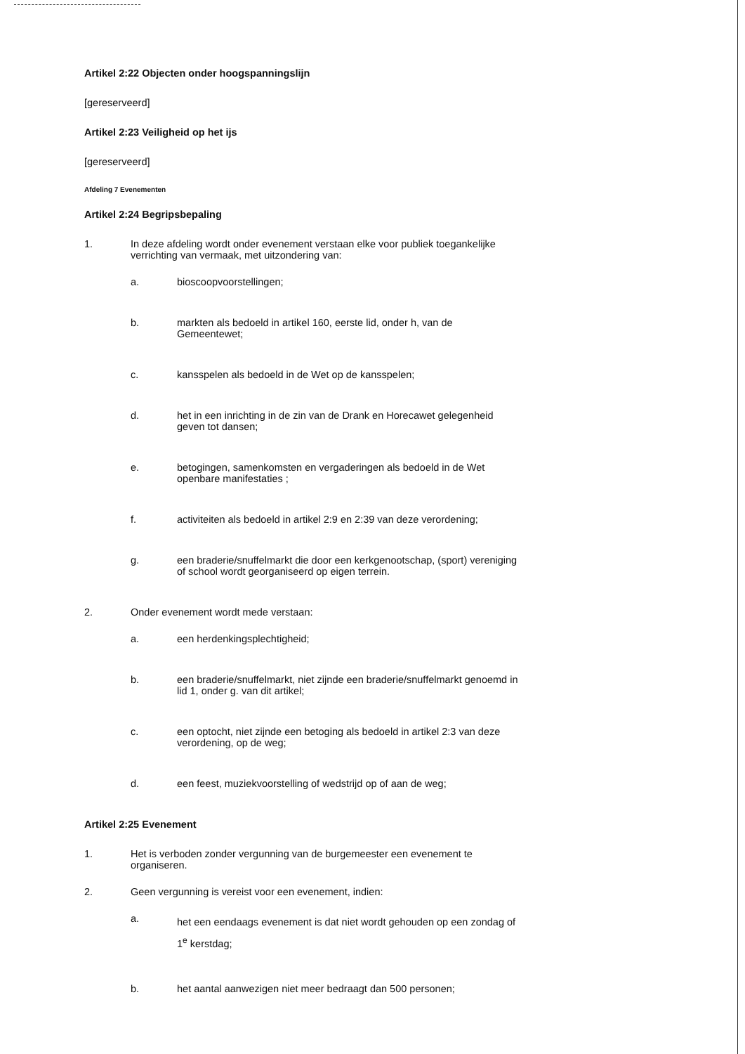Artikel 2:22 Objecten onder hoogspanningslijn
[gereserveerd]
Artikel 2:23 Veiligheid op het ijs
[gereserveerd]
Afdeling 7 Evenementen
Artikel 2:24 Begripsbepaling
1. In deze afdeling wordt onder evenement verstaan elke voor publiek toegankelijke verrichting van vermaak, met uitzondering van:
a. bioscoopvoorstellingen;
b. markten als bedoeld in artikel 160, eerste lid, onder h, van de Gemeentewet;
c. kansspelen als bedoeld in de Wet op de kansspelen;
d. het in een inrichting in de zin van de Drank en Horecawet gelegenheid geven tot dansen;
e. betogingen, samenkomsten en vergaderingen als bedoeld in de Wet openbare manifestaties ;
f. activiteiten als bedoeld in artikel 2:9 en 2:39 van deze verordening;
g. een braderie/snuffelmarkt die door een kerkgenootschap, (sport) vereniging of school wordt georganiseerd op eigen terrein.
2. Onder evenement wordt mede verstaan:
a. een herdenkingsplechtigheid;
b. een braderie/snuffelmarkt, niet zijnde een braderie/snuffelmarkt genoemd in lid 1, onder g. van dit artikel;
c. een optocht, niet zijnde een betoging als bedoeld in artikel 2:3 van deze verordening, op de weg;
d. een feest, muziekvoorstelling of wedstrijd op of aan de weg;
Artikel 2:25 Evenement
1. Het is verboden zonder vergunning van de burgemeester een evenement te organiseren.
2. Geen vergunning is vereist voor een evenement, indien:
a. het een eendaags evenement is dat niet wordt gehouden op een zondag of 1<sup>e</sup> kerstdag;
b. het aantal aanwezigen niet meer bedraagt dan 500 personen;